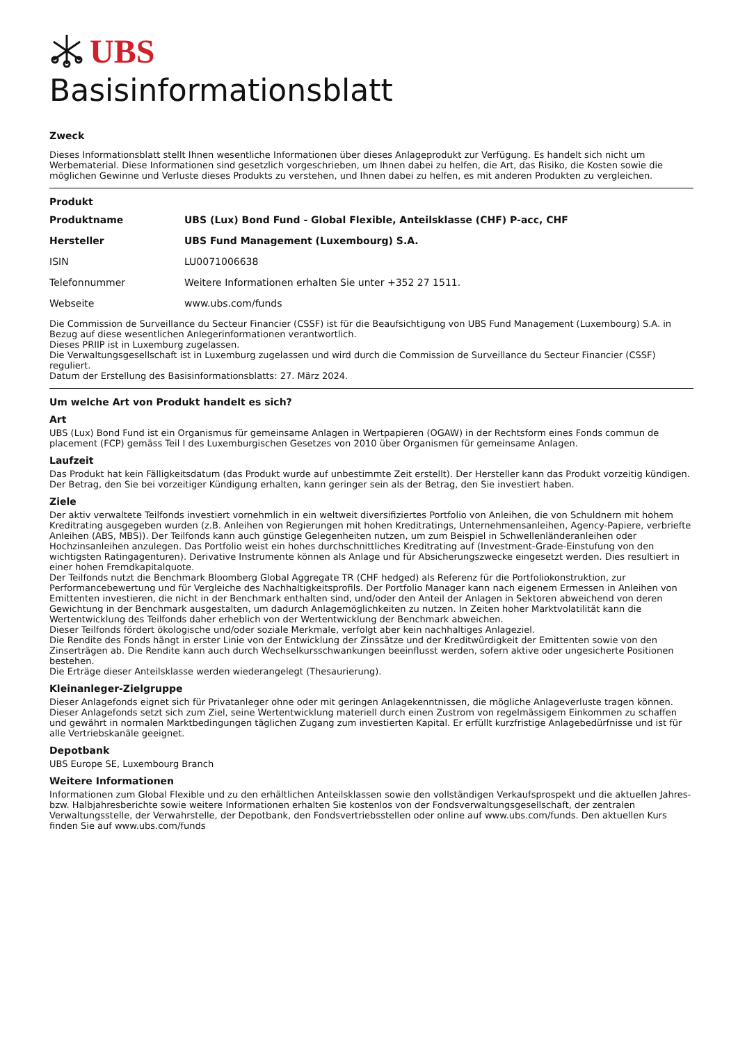UBS
Basisinformationsblatt
Zweck
Dieses Informationsblatt stellt Ihnen wesentliche Informationen über dieses Anlageprodukt zur Verfügung. Es handelt sich nicht um Werbematerial. Diese Informationen sind gesetzlich vorgeschrieben, um Ihnen dabei zu helfen, die Art, das Risiko, die Kosten sowie die möglichen Gewinne und Verluste dieses Produkts zu verstehen, und Ihnen dabei zu helfen, es mit anderen Produkten zu vergleichen.
Produkt
| Produktname | UBS (Lux) Bond Fund - Global Flexible, Anteilsklasse (CHF) P-acc, CHF |
| Hersteller | UBS Fund Management (Luxembourg) S.A. |
| ISIN | LU0071006638 |
| Telefonnummer | Weitere Informationen erhalten Sie unter +352 27 1511. |
| Webseite | www.ubs.com/funds |
Die Commission de Surveillance du Secteur Financier (CSSF) ist für die Beaufsichtigung von UBS Fund Management (Luxembourg) S.A. in Bezug auf diese wesentlichen Anlegerinformationen verantwortlich.
Dieses PRIIP ist in Luxemburg zugelassen.
Die Verwaltungsgesellschaft ist in Luxemburg zugelassen und wird durch die Commission de Surveillance du Secteur Financier (CSSF) reguliert.
Datum der Erstellung des Basisinformationsblatts: 27. März 2024.
Um welche Art von Produkt handelt es sich?
Art
UBS (Lux) Bond Fund ist ein Organismus für gemeinsame Anlagen in Wertpapieren (OGAW) in der Rechtsform eines Fonds commun de placement (FCP) gemäss Teil I des Luxemburgischen Gesetzes von 2010 über Organismen für gemeinsame Anlagen.
Laufzeit
Das Produkt hat kein Fälligkeitsdatum (das Produkt wurde auf unbestimmte Zeit erstellt). Der Hersteller kann das Produkt vorzeitig kündigen. Der Betrag, den Sie bei vorzeitiger Kündigung erhalten, kann geringer sein als der Betrag, den Sie investiert haben.
Ziele
Der aktiv verwaltete Teilfonds investiert vornehmlich in ein weltweit diversifiziertes Portfolio von Anleihen, die von Schuldnern mit hohem Kreditrating ausgegeben wurden (z.B. Anleihen von Regierungen mit hohen Kreditratings, Unternehmensanleihen, Agency-Papiere, verbriefte Anleihen (ABS, MBS)). Der Teilfonds kann auch günstige Gelegenheiten nutzen, um zum Beispiel in Schwellenländeranleihen oder Hochzinsanleihen anzulegen. Das Portfolio weist ein hohes durchschnittliches Kreditrating auf (Investment-Grade-Einstufung von den wichtigsten Ratingagenturen). Derivative Instrumente können als Anlage und für Absicherungszwecke eingesetzt werden. Dies resultiert in einer hohen Fremdkapitalquote.
Der Teilfonds nutzt die Benchmark Bloomberg Global Aggregate TR (CHF hedged) als Referenz für die Portfoliokonstruktion, zur Performancebewertung und für Vergleiche des Nachhaltigkeitsprofils. Der Portfolio Manager kann nach eigenem Ermessen in Anleihen von Emittenten investieren, die nicht in der Benchmark enthalten sind, und/oder den Anteil der Anlagen in Sektoren abweichend von deren Gewichtung in der Benchmark ausgestalten, um dadurch Anlagemöglichkeiten zu nutzen. In Zeiten hoher Marktvolatilität kann die Wertentwicklung des Teilfonds daher erheblich von der Wertentwicklung der Benchmark abweichen.
Dieser Teilfonds fördert ökologische und/oder soziale Merkmale, verfolgt aber kein nachhaltiges Anlageziel.
Die Rendite des Fonds hängt in erster Linie von der Entwicklung der Zinssätze und der Kreditwürdigkeit der Emittenten sowie von den Zinserträgen ab. Die Rendite kann auch durch Wechselkursschwankungen beeinflusst werden, sofern aktive oder ungesicherte Positionen bestehen.
Die Erträge dieser Anteilsklasse werden wiederangelegt (Thesaurierung).
Kleinanleger-Zielgruppe
Dieser Anlagefonds eignet sich für Privatanleger ohne oder mit geringen Anlagekenntnissen, die mögliche Anlageverluste tragen können. Dieser Anlagefonds setzt sich zum Ziel, seine Wertentwicklung materiell durch einen Zustrom von regelmässigem Einkommen zu schaffen und gewährt in normalen Marktbedingungen täglichen Zugang zum investierten Kapital. Er erfüllt kurzfristige Anlagebedürfnisse und ist für alle Vertriebskanäle geeignet.
Depotbank
UBS Europe SE, Luxembourg Branch
Weitere Informationen
Informationen zum Global Flexible und zu den erhältlichen Anteilsklassen sowie den vollständigen Verkaufsprospekt und die aktuellen Jahres- bzw. Halbjahresberichte sowie weitere Informationen erhalten Sie kostenlos von der Fondsverwaltungsgesellschaft, der zentralen Verwaltungsstelle, der Verwahrstelle, der Depotbank, den Fondsvertriebsstellen oder online auf www.ubs.com/funds. Den aktuellen Kurs finden Sie auf www.ubs.com/funds